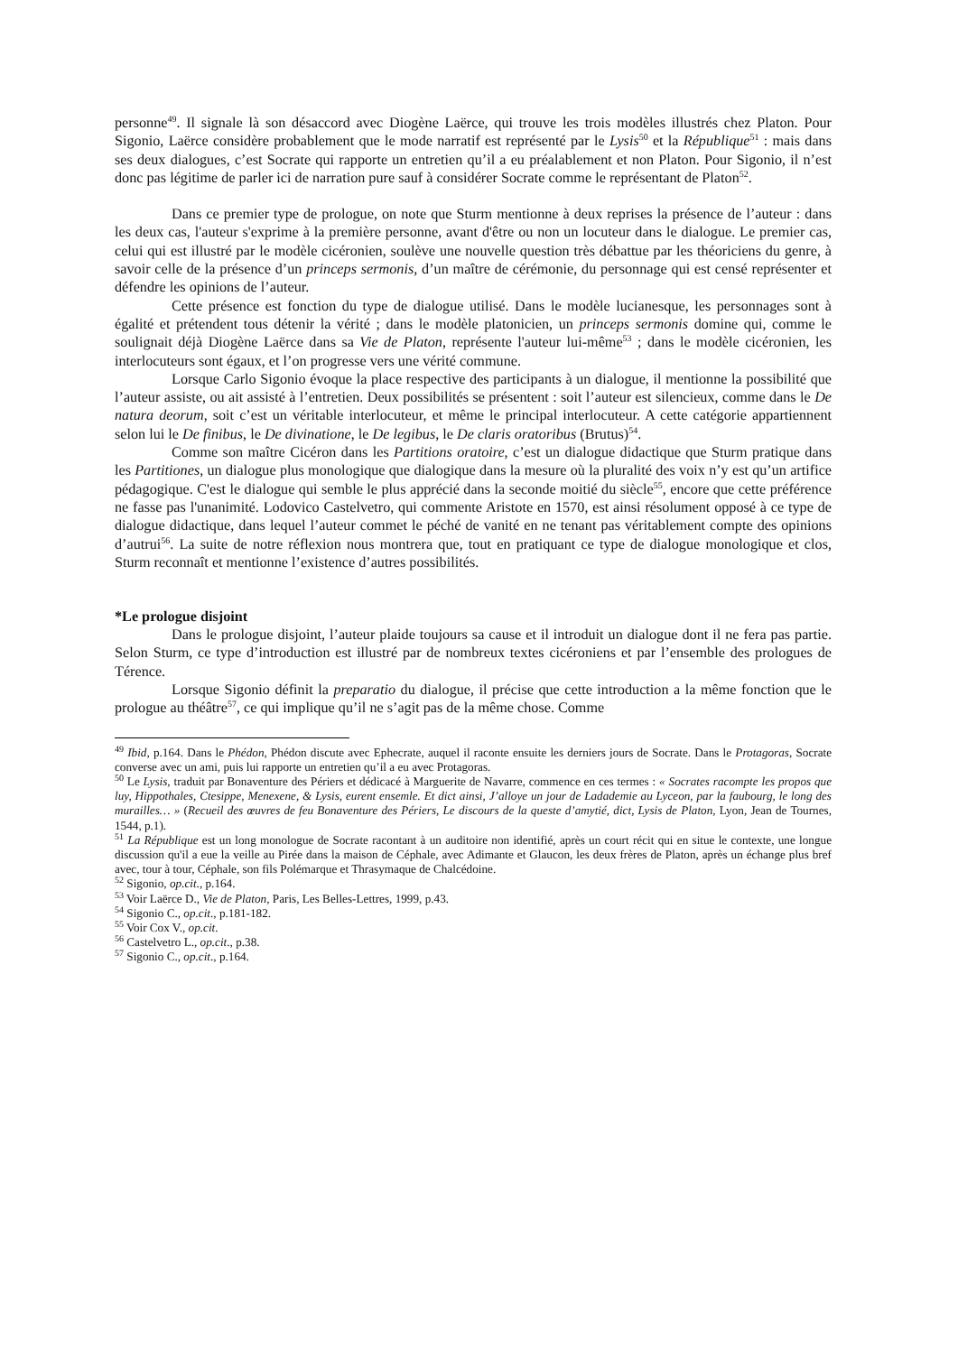personne<sup>49</sup>. Il signale là son désaccord avec Diogène Laërce, qui trouve les trois modèles illustrés chez Platon. Pour Sigonio, Laërce considère probablement que le mode narratif est représenté par le Lysis<sup>50</sup> et la République<sup>51</sup> : mais dans ses deux dialogues, c’est Socrate qui rapporte un entretien qu’il a eu préalablement et non Platon. Pour Sigonio, il n’est donc pas légitime de parler ici de narration pure sauf à considérer Socrate comme le représentant de Platon<sup>52</sup>.
Dans ce premier type de prologue, on note que Sturm mentionne à deux reprises la présence de l’auteur : dans les deux cas, l'auteur s'exprime à la première personne, avant d'être ou non un locuteur dans le dialogue. Le premier cas, celui qui est illustré par le modèle cicéronien, soulève une nouvelle question très débattue par les théoriciens du genre, à savoir celle de la présence d’un princeps sermonis, d’un maître de cérémonie, du personnage qui est censé représenter et défendre les opinions de l’auteur.
Cette présence est fonction du type de dialogue utilisé. Dans le modèle lucianesque, les personnages sont à égalité et prétendent tous détenir la vérité ; dans le modèle platonicien, un princeps sermonis domine qui, comme le soulignait déjà Diogène Laërce dans sa Vie de Platon, représente l'auteur lui-même<sup>53</sup> ; dans le modèle cicéronien, les interlocuteurs sont égaux, et l’on progresse vers une vérité commune.
Lorsque Carlo Sigonio évoque la place respective des participants à un dialogue, il mentionne la possibilité que l’auteur assiste, ou ait assisté à l’entretien. Deux possibilités se présentent : soit l’auteur est silencieux, comme dans le De natura deorum, soit c’est un véritable interlocuteur, et même le principal interlocuteur. A cette catégorie appartiennent selon lui le De finibus, le De divinatione, le De legibus, le De claris oratoribus (Brutus)<sup>54</sup>.
Comme son maître Cicéron dans les Partitions oratoire, c’est un dialogue didactique que Sturm pratique dans les Partitiones, un dialogue plus monologique que dialogique dans la mesure où la pluralité des voix n’y est qu’un artifice pédagogique. C'est le dialogue qui semble le plus apprécié dans la seconde moitié du siècle<sup>55</sup>, encore que cette préférence ne fasse pas l'unanimité. Lodovico Castelvetro, qui commente Aristote en 1570, est ainsi résolument opposé à ce type de dialogue didactique, dans lequel l’auteur commet le péché de vanité en ne tenant pas véritablement compte des opinions d’autrui<sup>56</sup>. La suite de notre réflexion nous montrera que, tout en pratiquant ce type de dialogue monologique et clos, Sturm reconnaît et mentionne l’existence d’autres possibilités.
*Le prologue disjoint
Dans le prologue disjoint, l’auteur plaide toujours sa cause et il introduit un dialogue dont il ne fera pas partie. Selon Sturm, ce type d’introduction est illustré par de nombreux textes cicéroniens et par l’ensemble des prologues de Térence.
Lorsque Sigonio définit la preparatio du dialogue, il précise que cette introduction a la même fonction que le prologue au théâtre<sup>57</sup>, ce qui implique qu’il ne s’agit pas de la même chose. Comme
<sup>49</sup> Ibid, p.164. Dans le Phédon, Phédon discute avec Ephecrate, auquel il raconte ensuite les derniers jours de Socrate. Dans le Protagoras, Socrate converse avec un ami, puis lui rapporte un entretien qu’il a eu avec Protagoras.
<sup>50</sup> Le Lysis, traduit par Bonaventure des Périers et dédicacé à Marguerite de Navarre, commence en ces termes : « Socrates racompte les propos que luy, Hippothales, Ctesippe, Menexene, & Lysis, eurent ensemle. Et dict ainsi, J’alloye un jour de Ladademie au Lyceon, par la faubourg, le long des murailles… » (Recueil des œuvres de feu Bonaventure des Périers, Le discours de la queste d’amytié, dict, Lysis de Platon, Lyon, Jean de Tournes, 1544, p.1).
<sup>51</sup> La République est un long monologue de Socrate racontant à un auditoire non identifié, après un court récit qui en situe le contexte, une longue discussion qu'il a eue la veille au Pirée dans la maison de Céphale, avec Adimante et Glaucon, les deux frères de Platon, après un échange plus bref avec, tour à tour, Céphale, son fils Polémarque et Thrasymaque de Chalcédoine.
<sup>52</sup> Sigonio, op.cit., p.164.
<sup>53</sup> Voir Laërce D., Vie de Platon, Paris, Les Belles-Lettres, 1999, p.43.
<sup>54</sup> Sigonio C., op.cit., p.181-182.
<sup>55</sup> Voir Cox V., op.cit.
<sup>56</sup> Castelvetro L., op.cit., p.38.
<sup>57</sup> Sigonio C., op.cit., p.164.